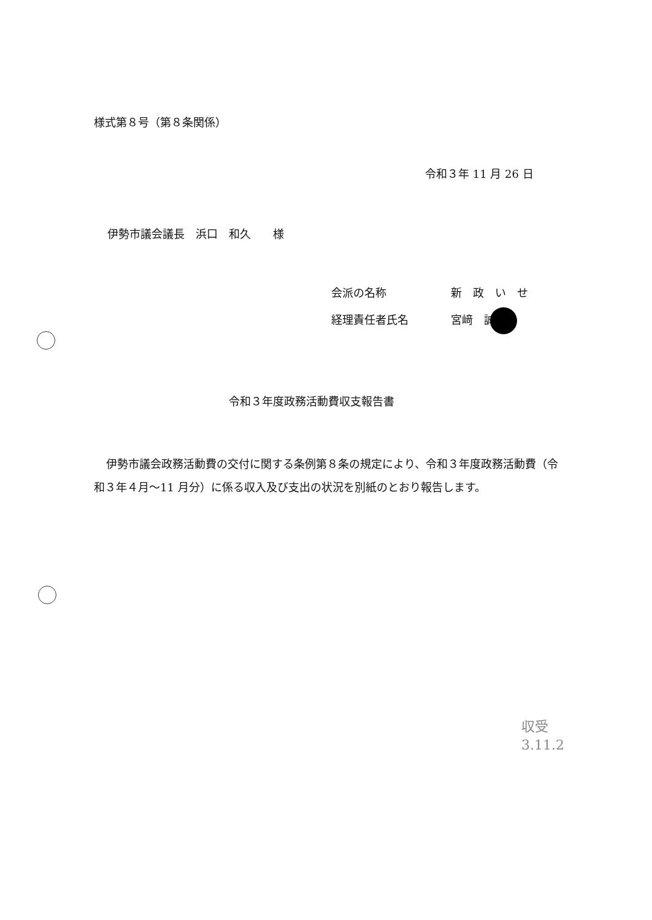様式第８号（第８条関係）
令和３年 11 月 26 日
伊勢市議会議長　浜口　和久　　様
会派の名称 新　政　い　せ
経理責任者氏名 宮﨑　誠
令和３年度政務活動費収支報告書
伊勢市議会政務活動費の交付に関する条例第８条の規定により、令和３年度政務活動費（令和３年４月～11 月分）に係る収入及び支出の状況を別紙のとおり報告します。
収受
3.11.2